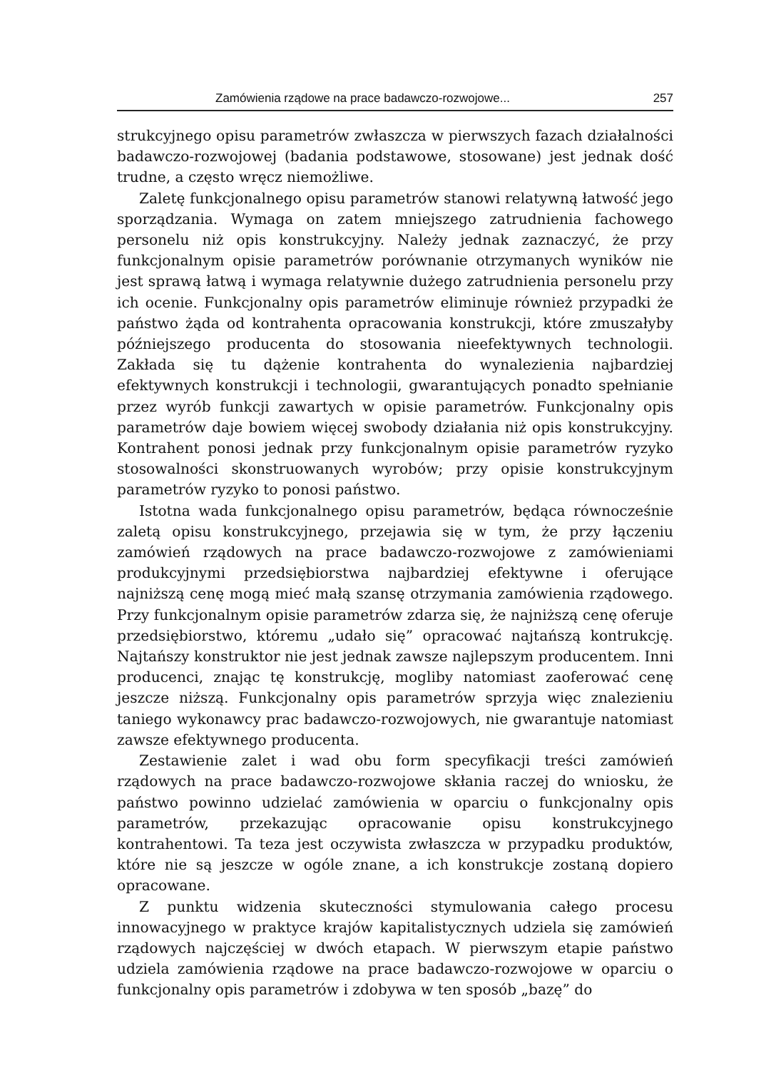Zamówienia rządowe na prace badawczo-rozwojowe... 257
strukcyjnego opisu parametrów zwłaszcza w pierwszych fazach działalności badawczo-rozwojowej (badania podstawowe, stosowane) jest jednak dość trudne, a często wręcz niemożliwe.
Zaletę funkcjonalnego opisu parametrów stanowi relatywną łatwość jego sporządzania. Wymaga on zatem mniejszego zatrudnienia fachowego personelu niż opis konstrukcyjny. Należy jednak zaznaczyć, że przy funkcjonalnym opisie parametrów porównanie otrzymanych wyników nie jest sprawą łatwą i wymaga relatywnie dużego zatrudnienia personelu przy ich ocenie. Funkcjonalny opis parametrów eliminuje również przypadki że państwo żąda od kontrahenta opracowania konstrukcji, które zmuszałyby późniejszego producenta do stosowania nieefektywnych technologii. Zakłada się tu dążenie kontrahenta do wynalezienia najbardziej efektywnych konstrukcji i technologii, gwarantujących ponadto spełnianie przez wyrób funkcji zawartych w opisie parametrów. Funkcjonalny opis parametrów daje bowiem więcej swobody działania niż opis konstrukcyjny. Kontrahent ponosi jednak przy funkcjonalnym opisie parametrów ryzyko stosowalności skonstruowanych wyrobów; przy opisie konstrukcyjnym parametrów ryzyko to ponosi państwo.
Istotna wada funkcjonalnego opisu parametrów, będąca równocześnie zaletą opisu konstrukcyjnego, przejawia się w tym, że przy łączeniu zamówień rządowych na prace badawczo-rozwojowe z zamówieniami produkcyjnymi przedsiębiorstwa najbardziej efektywne i oferujące najniższą cenę mogą mieć małą szansę otrzymania zamówienia rządowego. Przy funkcjonalnym opisie parametrów zdarza się, że najniższą cenę oferuje przedsiębiorstwo, któremu „udało się” opracować najtańszą kontrukcję. Najtańszy konstruktor nie jest jednak zawsze najlepszym producentem. Inni producenci, znając tę konstrukcję, mogliby natomiast zaoferować cenę jeszcze niższą. Funkcjonalny opis parametrów sprzyja więc znalezieniu taniego wykonawcy prac badawczo-rozwojowych, nie gwarantuje natomiast zawsze efektywnego producenta.
Zestawienie zalet i wad obu form specyfikacji treści zamówień rządowych na prace badawczo-rozwojowe skłania raczej do wniosku, że państwo powinno udzielać zamówienia w oparciu o funkcjonalny opis parametrów, przekazując opracowanie opisu konstrukcyjnego kontrahentowi. Ta teza jest oczywista zwłaszcza w przypadku produktów, które nie są jeszcze w ogóle znane, a ich konstrukcje zostaną dopiero opracowane.
Z punktu widzenia skuteczności stymulowania całego procesu innowacyjnego w praktyce krajów kapitalistycznych udziela się zamówień rządowych najczęściej w dwóch etapach. W pierwszym etapie państwo udziela zamówienia rządowe na prace badawczo-rozwojowe w oparciu o funkcjonalny opis parametrów i zdobywa w ten sposób „bazę” do